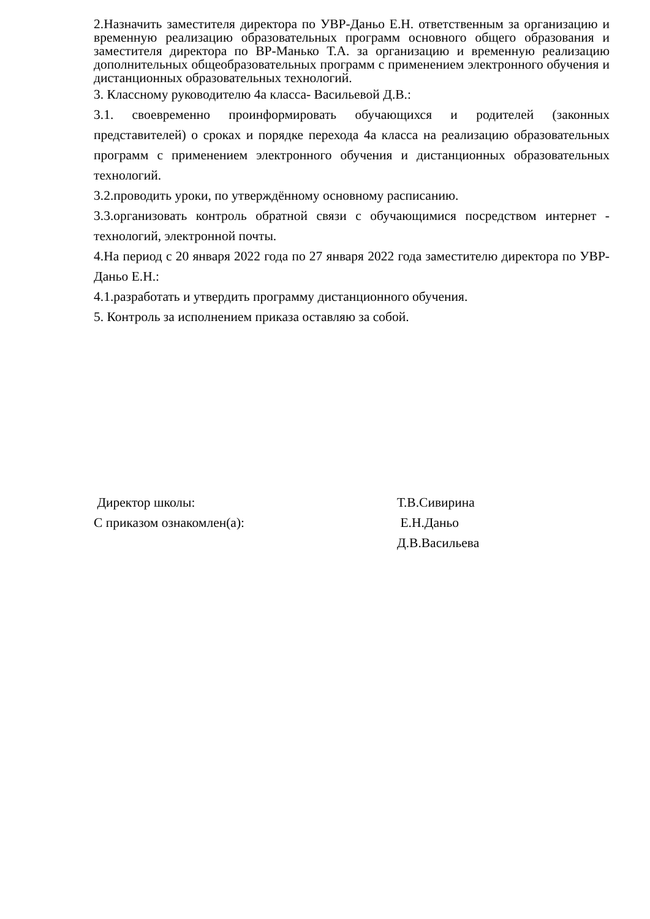2.Назначить заместителя директора по УВР-Даньо Е.Н. ответственным за организацию и временную реализацию образовательных программ основного общего образования и заместителя директора по ВР-Манько Т.А. за организацию и временную реализацию дополнительных общеобразовательных программ с применением электронного обучения и дистанционных образовательных технологий.
3. Классному руководителю 4а класса- Васильевой Д.В.:
3.1. своевременно проинформировать обучающихся и родителей (законных представителей) о сроках и порядке перехода 4а класса на реализацию образовательных программ с применением электронного обучения и дистанционных образовательных технологий.
3.2.проводить уроки, по утверждённому основному расписанию.
3.3.организовать контроль обратной связи с обучающимися посредством интернет - технологий, электронной почты.
4.На период с 20 января 2022 года по 27 января 2022 года заместителю директора по УВР-Даньо Е.Н.:
4.1.разработать и утвердить программу дистанционного обучения.
5. Контроль за исполнением приказа оставляю за собой.
Директор школы: Т.В.Сивирина
С приказом ознакомлен(а): Е.Н.Даньо
Д.В.Васильева